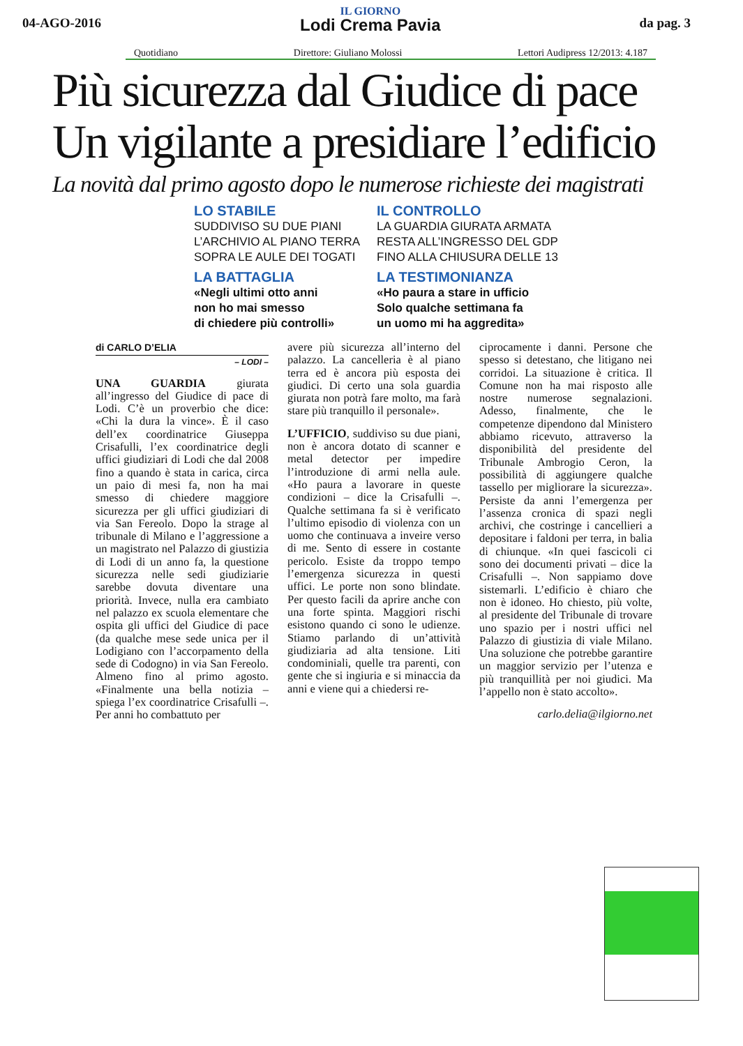04-AGO-2016
IL GIORNO
Lodi Crema Pavia
da pag. 3
Quotidiano Direttore: Giuliano Molossi Lettori Audipress 12/2013: 4.187
Più sicurezza dal Giudice di pace
Un vigilante a presidiare l’edificio
La novità dal primo agosto dopo le numerose richieste dei magistrati
LO STABILE
SUDDIVISO SU DUE PIANI
L’ARCHIVIO AL PIANO TERRA
SOPRA LE AULE DEI TOGATI
IL CONTROLLO
LA GUARDIA GIURATA ARMATA
RESTA ALL’INGRESSO DEL GDP
FINO ALLA CHIUSURA DELLE 13
LA BATTAGLIA
«Negli ultimi otto anni
non ho mai smesso
di chiedere più controlli»
LA TESTIMONIANZA
«Ho paura a stare in ufficio
Solo qualche settimana fa
un uomo mi ha aggredita»
di CARLO D’ELIA
– LODI –
UNA GUARDIA giurata all’ingresso del Giudice di pace di Lodi. C’è un proverbio che dice: «Chi la dura la vince». È il caso dell’ex coordinatrice Giuseppa Crisafulli, l’ex coordinatrice degli uffici giudiziari di Lodi che dal 2008 fino a quando è stata in carica, circa un paio di mesi fa, non ha mai smesso di chiedere maggiore sicurezza per gli uffici giudiziari di via San Fereolo. Dopo la strage al tribunale di Milano e l’aggressione a un magistrato nel Palazzo di giustizia di Lodi di un anno fa, la questione sicurezza nelle sedi giudiziarie sarebbe dovuta diventare una priorità. Invece, nulla era cambiato nel palazzo ex scuola elementare che ospita gli uffici del Giudice di pace (da qualche mese sede unica per il Lodigiano con l’accorpamento della sede di Codogno) in via San Fereolo. Almeno fino al primo agosto. «Finalmente una bella notizia – spiega l’ex coordinatrice Crisafulli –. Per anni ho combattuto per
avere più sicurezza all’interno del palazzo. La cancelleria è al piano terra ed è ancora più esposta dei giudici. Di certo una sola guardia giurata non potrà fare molto, ma farà stare più tranquillo il personale».
L’UFFICIO, suddiviso su due piani, non è ancora dotato di scanner e metal detector per impedire l’introduzione di armi nella aule. «Ho paura a lavorare in queste condizioni – dice la Crisafulli –. Qualche settimana fa si è verificato l’ultimo episodio di violenza con un uomo che continuava a inveire verso di me. Sento di essere in costante pericolo. Esiste da troppo tempo l’emergenza sicurezza in questi uffici. Le porte non sono blindate. Per questo facili da aprire anche con una forte spinta. Maggiori rischi esistono quando ci sono le udienze. Stiamo parlando di un’attività giudiziaria ad alta tensione. Liti condominiali, quelle tra parenti, con gente che si ingiuria e si minaccia da anni e viene qui a chiedersi re-
ciprocamente i danni. Persone che spesso si detestano, che litigano nei corridoi. La situazione è critica. Il Comune non ha mai risposto alle nostre numerose segnalazioni. Adesso, finalmente, che le competenze dipendono dal Ministero abbiamo ricevuto, attraverso la disponibilità del presidente del Tribunale Ambrogio Ceron, la possibilità di aggiungere qualche tassello per migliorare la sicurezza». Persiste da anni l’emergenza per l’assenza cronica di spazi negli archivi, che costringe i cancellieri a depositare i faldoni per terra, in balia di chiunque. «In quei fascicoli ci sono dei documenti privati – dice la Crisafulli –. Non sappiamo dove sistemarli. L’edificio è chiaro che non è idoneo. Ho chiesto, più volte, al presidente del Tribunale di trovare uno spazio per i nostri uffici nel Palazzo di giustizia di viale Milano. Una soluzione che potrebbe garantire un maggior servizio per l’utenza e più tranquillità per noi giudici. Ma l’appello non è stato accolto».
carlo.delia@ilgiorno.net